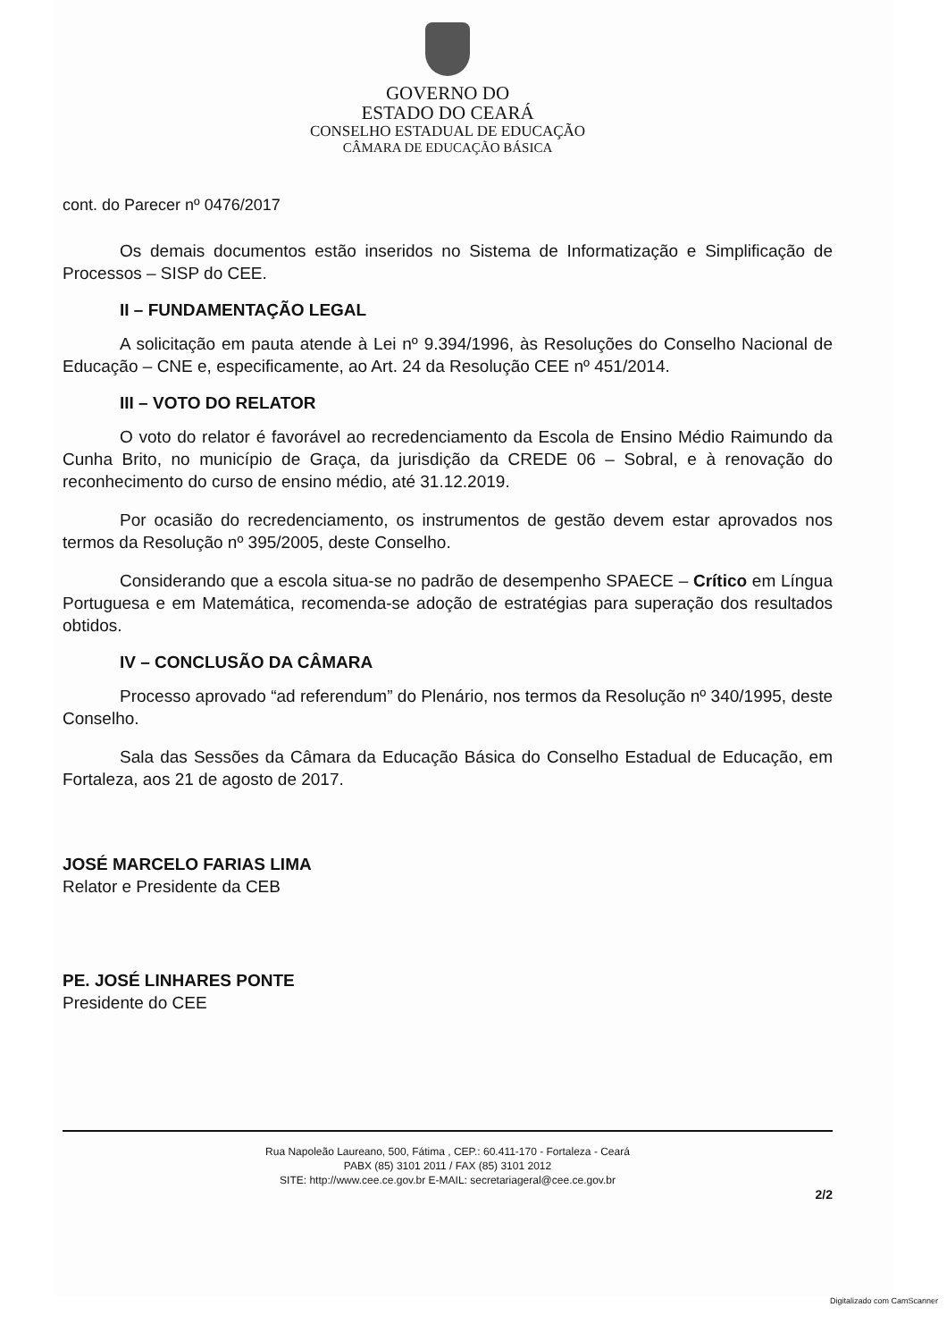GOVERNO DO
ESTADO DO CEARÁ
CONSELHO ESTADUAL DE EDUCAÇÃO
CÂMARA DE EDUCAÇÃO BÁSICA
cont. do Parecer nº 0476/2017
Os demais documentos estão inseridos no Sistema de Informatização e Simplificação de Processos – SISP do CEE.
II – FUNDAMENTAÇÃO LEGAL
A solicitação em pauta atende à Lei nº 9.394/1996, às Resoluções do Conselho Nacional de Educação – CNE e, especificamente, ao Art. 24 da Resolução CEE nº 451/2014.
III – VOTO DO RELATOR
O voto do relator é favorável ao recredenciamento da Escola de Ensino Médio Raimundo da Cunha Brito, no município de Graça, da jurisdição da CREDE 06 – Sobral, e à renovação do reconhecimento do curso de ensino médio, até 31.12.2019.
Por ocasião do recredenciamento, os instrumentos de gestão devem estar aprovados nos termos da Resolução nº 395/2005, deste Conselho.
Considerando que a escola situa-se no padrão de desempenho SPAECE – Crítico em Língua Portuguesa e em Matemática, recomenda-se adoção de estratégias para superação dos resultados obtidos.
IV – CONCLUSÃO DA CÂMARA
Processo aprovado “ad referendum” do Plenário, nos termos da Resolução nº 340/1995, deste Conselho.
Sala das Sessões da Câmara da Educação Básica do Conselho Estadual de Educação, em Fortaleza, aos 21 de agosto de 2017.
JOSÉ MARCELO FARIAS LIMA
Relator e Presidente da CEB
PE. JOSÉ LINHARES PONTE
Presidente do CEE
Rua Napoleão Laureano, 500, Fátima , CEP.: 60.411-170 - Fortaleza - Ceará
PABX (85) 3101 2011 / FAX (85) 3101 2012
SITE: http://www.cee.ce.gov.br E-MAIL: secretariageral@cee.ce.gov.br
2/2
Digitalizado com CamScanner